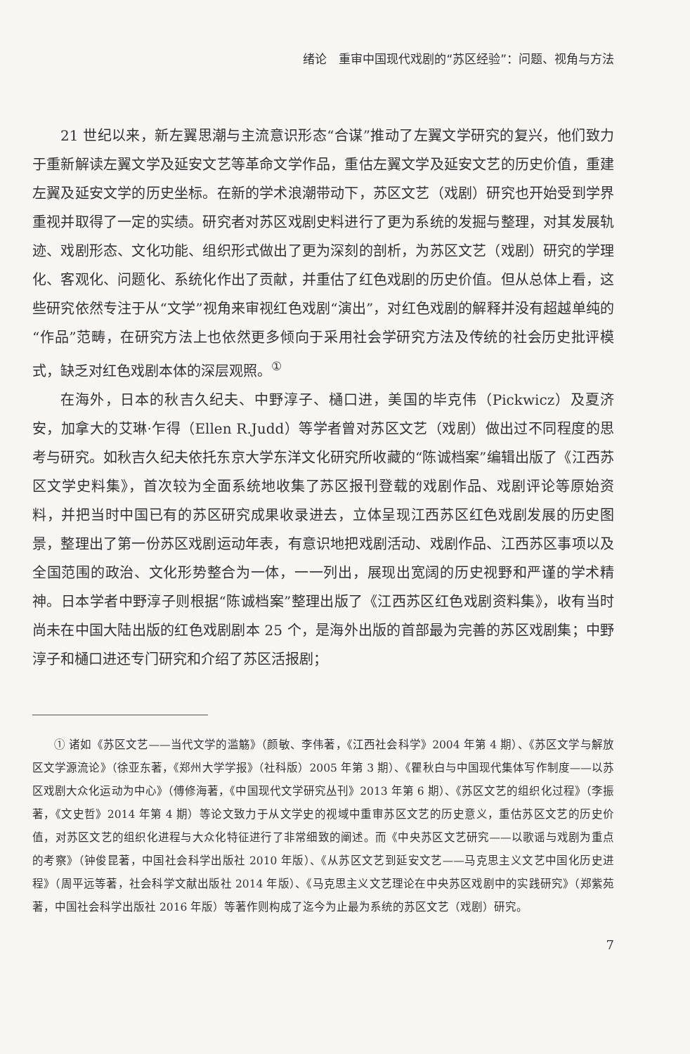绪论　重审中国现代戏剧的“苏区经验”：问题、视角与方法
21 世纪以来，新左翼思潮与主流意识形态“合谋”推动了左翼文学研究的复兴，他们致力于重新解读左翼文学及延安文艺等革命文学作品，重估左翼文学及延安文艺的历史价值，重建左翼及延安文学的历史坐标。在新的学术浪潮带动下，苏区文艺（戏剧）研究也开始受到学界重视并取得了一定的实绩。研究者对苏区戏剧史料进行了更为系统的发掘与整理，对其发展轨迹、戏剧形态、文化功能、组织形式做出了更为深刻的剖析，为苏区文艺（戏剧）研究的学理化、客观化、问题化、系统化作出了贡献，并重估了红色戏剧的历史价值。但从总体上看，这些研究依然专注于从“文学”视角来审视红色戏剧“演出”，对红色戏剧的解释并没有超越单纯的“作品”范畴，在研究方法上也依然更多倾向于采用社会学研究方法及传统的社会历史批评模式，缺乏对红色戏剧本体的深层观照。<sup>①</sup>
在海外，日本的秋吉久纪夫、中野淳子、樋口进，美国的毕克伟（Pickwicz）及夏济安，加拿大的艾琳·乍得（Ellen R.Judd）等学者曾对苏区文艺（戏剧）做出过不同程度的思考与研究。如秋吉久纪夫依托东京大学东洋文化研究所收藏的“陈诚档案”编辑出版了《江西苏区文学史料集》，首次较为全面系统地收集了苏区报刊登载的戏剧作品、戏剧评论等原始资料，并把当时中国已有的苏区研究成果收录进去，立体呈现江西苏区红色戏剧发展的历史图景，整理出了第一份苏区戏剧运动年表，有意识地把戏剧活动、戏剧作品、江西苏区事项以及全国范围的政治、文化形势整合为一体，一一列出，展现出宽阔的历史视野和严谨的学术精神。日本学者中野淳子则根据“陈诚档案”整理出版了《江西苏区红色戏剧资料集》，收有当时尚未在中国大陆出版的红色戏剧剧本 25 个，是海外出版的首部最为完善的苏区戏剧集；中野淳子和樋口进还专门研究和介绍了苏区活报剧；
① 诸如《苏区文艺——当代文学的滥觞》（颜敏、李伟著，《江西社会科学》2004 年第 4 期）、《苏区文学与解放区文学源流论》（徐亚东著，《郑州大学学报》（社科版）2005 年第 3 期）、《瞿秋白与中国现代集体写作制度——以苏区戏剧大众化运动为中心》（傅修海著，《中国现代文学研究丛刊》2013 年第 6 期）、《苏区文艺的组织化过程》（李振著，《文史哲》2014 年第 4 期）等论文致力于从文学史的视域中重审苏区文艺的历史意义，重估苏区文艺的历史价值，对苏区文艺的组织化进程与大众化特征进行了非常细致的阐述。而《中央苏区文艺研究——以歌谣与戏剧为重点的考察》（钟俊昆著，中国社会科学出版社 2010 年版）、《从苏区文艺到延安文艺——马克思主义文艺中国化历史进程》（周平远等著，社会科学文献出版社 2014 年版）、《马克思主义文艺理论在中央苏区戏剧中的实践研究》（郑紫苑著，中国社会科学出版社 2016 年版）等著作则构成了迄今为止最为系统的苏区文艺（戏剧）研究。
7